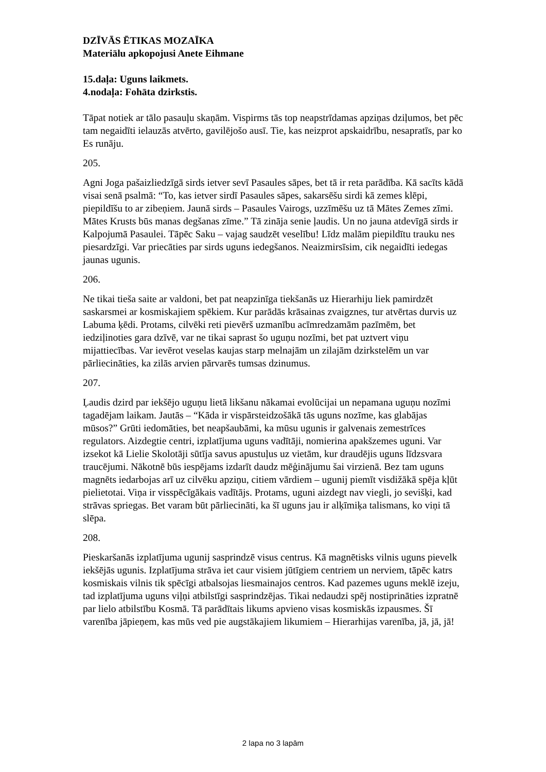DZĪVĀS ĒTIKAS MOZAĪKA
Materiālu apkopojusi Anete Eihmane
15.daļa: Uguns laikmets.
4.nodaļa: Fohāta dzirkstis.
Tāpat notiek ar tālo pasauļu skaņām. Vispirms tās top neapstrīdamas apziņas dziļumos, bet pēc tam negaidīti ielauzās atvērto, gavilējošo ausī. Tie, kas neizprot apskaidrību, nesapratīs, par ko Es runāju.
205.
Agni Joga pašaizliedzīgā sirds ietver sevī Pasaules sāpes, bet tā ir reta parādība. Kā sacīts kādā visai senā psalmā: “To, kas ietver sirdī Pasaules sāpes, sakarsēšu sirdi kā zemes klēpi, piepildīšu to ar zibeņiem. Jaunā sirds – Pasaules Vairogs, uzzīmēšu uz tā Mātes Zemes zīmi. Mātes Krusts būs manas degšanas zīme.” Tā zināja senie ļaudis. Un no jauna atdevīgā sirds ir Kalpojumā Pasaulei. Tāpēc Saku – vajag saudzēt veselību! Līdz malām piepildītu trauku nes piesardzīgi. Var priecāties par sirds uguns iedegšanos. Neaizmirsīsim, cik negaidīti iedegas jaunas ugunis.
206.
Ne tikai tieša saite ar valdoni, bet pat neapzinīga tiekšanās uz Hierarhiju liek pamirdzēt saskarsmei ar kosmiskajiem spēkiem. Kur parādās krāsainas zvaigznes, tur atvērtas durvis uz Labuma ķēdi. Protams, cilvēki reti pievērš uzmanību acīmredzamām pazīmēm, bet iedziļinoties gara dzīvē, var ne tikai saprast šo uguņu nozīmi, bet pat uztvert viņu mijattiecības. Var ievērot veselas kaujas starp melnajām un zilajām dzirkstelēm un var pārliecināties, ka zilās arvien pārvarēs tumsas dzinumus.
207.
Ļaudis dzird par iekšējo uguņu lietā likšanu nākamai evolūcijai un nepamana uguņu nozīmi tagadējam laikam. Jautās – “Kāda ir vispārsteidzošākā tās uguns nozīme, kas glabājas mūsos?” Grūti iedomāties, bet neapšaubāmi, ka mūsu ugunis ir galvenais zemestrīces regulators. Aizdegtie centri, izplatījuma uguns vadītāji, nomierina apakšzemes uguni. Var izsekot kā Lielie Skolotāji sūtīja savus apustuļus uz vietām, kur draudējis uguns līdzsvara traucējumi. Nākotnē būs iespējams izdarīt daudz mēģinājumu šai virzienā. Bez tam uguns magnēts iedarbojas arī uz cilvēku apziņu, citiem vārdiem – ugunij piemīt visdižākā spēja kļūt pielietotai. Viņa ir visspēcīgākais vadītājs. Protams, uguni aizdegt nav viegli, jo sevišķi, kad strāvas spriegas. Bet varam būt pārliecināti, ka šī uguns jau ir alķīmiķa talismans, ko viņi tā slēpa.
208.
Pieskaršanās izplatījuma ugunij sasprindzē visus centrus. Kā magnētisks vilnis uguns pievelk iekšējās ugunis. Izplatījuma strāva iet caur visiem jūtīgiem centriem un nerviem, tāpēc katrs kosmiskais vilnis tik spēcīgi atbalsojas liesmainajos centros. Kad pazemes uguns meklē izeju, tad izplatījuma uguns viļņi atbilstīgi sasprindzējas. Tikai nedaudzi spēj nostiprināties izpratnē par lielo atbilstību Kosmā. Tā parādītais likums apvieno visas kosmiskās izpausmes. Šī varenība jāpieņem, kas mūs ved pie augstākajiem likumiem – Hierarhijas varenība, jā, jā, jā!
2 lapa no 3 lapām